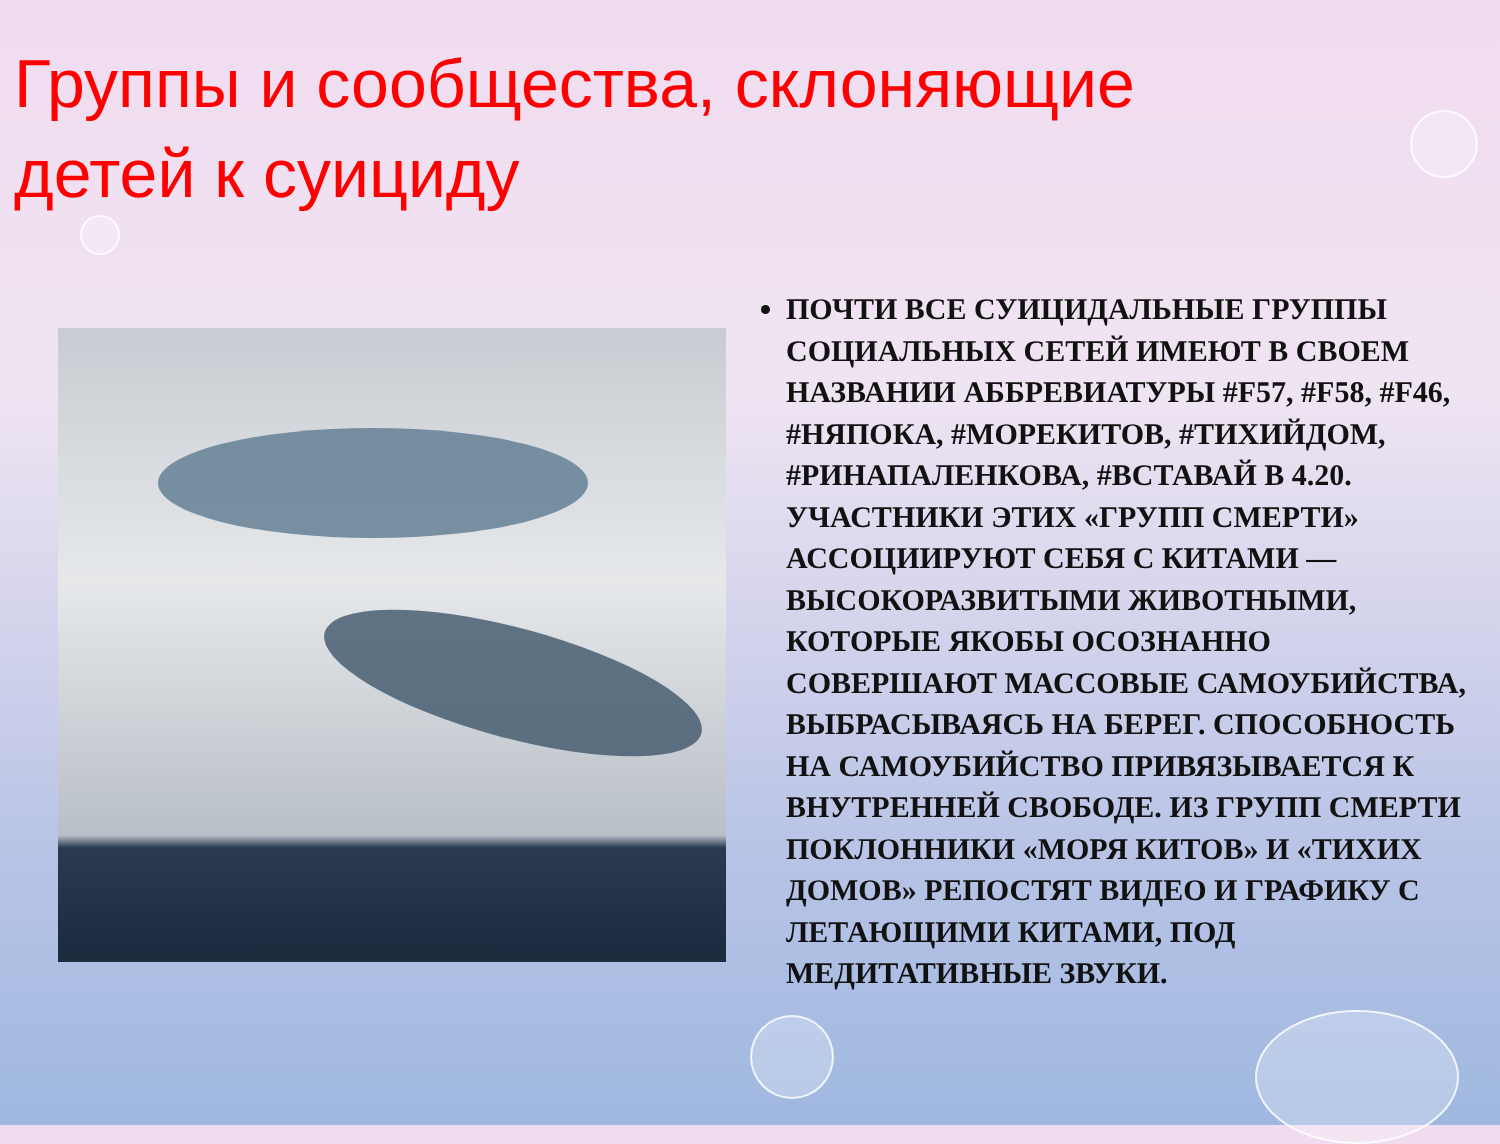Группы и сообщества, склоняющие детей к суициду
ПОЧТИ ВСЕ СУИЦИДАЛЬНЫЕ ГРУППЫ СОЦИАЛЬНЫХ СЕТЕЙ ИМЕЮТ В СВОЕМ НАЗВАНИИ АББРЕВИАТУРЫ #F57, #F58, #F46, #НЯПОКА, #МОРЕКИТОВ, #ТИХИЙДОМ, #РИНАПАЛЕНКОВА, #ВСТАВАЙ В 4.20. УЧАСТНИКИ ЭТИХ «ГРУПП СМЕРТИ» АССОЦИИРУЮТ СЕБЯ С КИТАМИ —ВЫСОКОРАЗВИТЫМИ ЖИВОТНЫМИ, КОТОРЫЕ ЯКОБЫ ОСОЗНАННО СОВЕРШАЮТ МАССОВЫЕ САМОУБИЙСТВА, ВЫБРАСЫВАЯСЬ НА БЕРЕГ. СПОСОБНОСТЬ НА САМОУБИЙСТВО ПРИВЯЗЫВАЕТСЯ К ВНУТРЕННЕЙ СВОБОДЕ. ИЗ ГРУПП СМЕРТИ ПОКЛОННИКИ «МОРЯ КИТОВ» И «ТИХИХ ДОМОВ» РЕПОСТЯТ ВИДЕО И ГРАФИКУ С ЛЕТАЮЩИМИ КИТАМИ, ПОД МЕДИТАТИВНЫЕ ЗВУКИ.